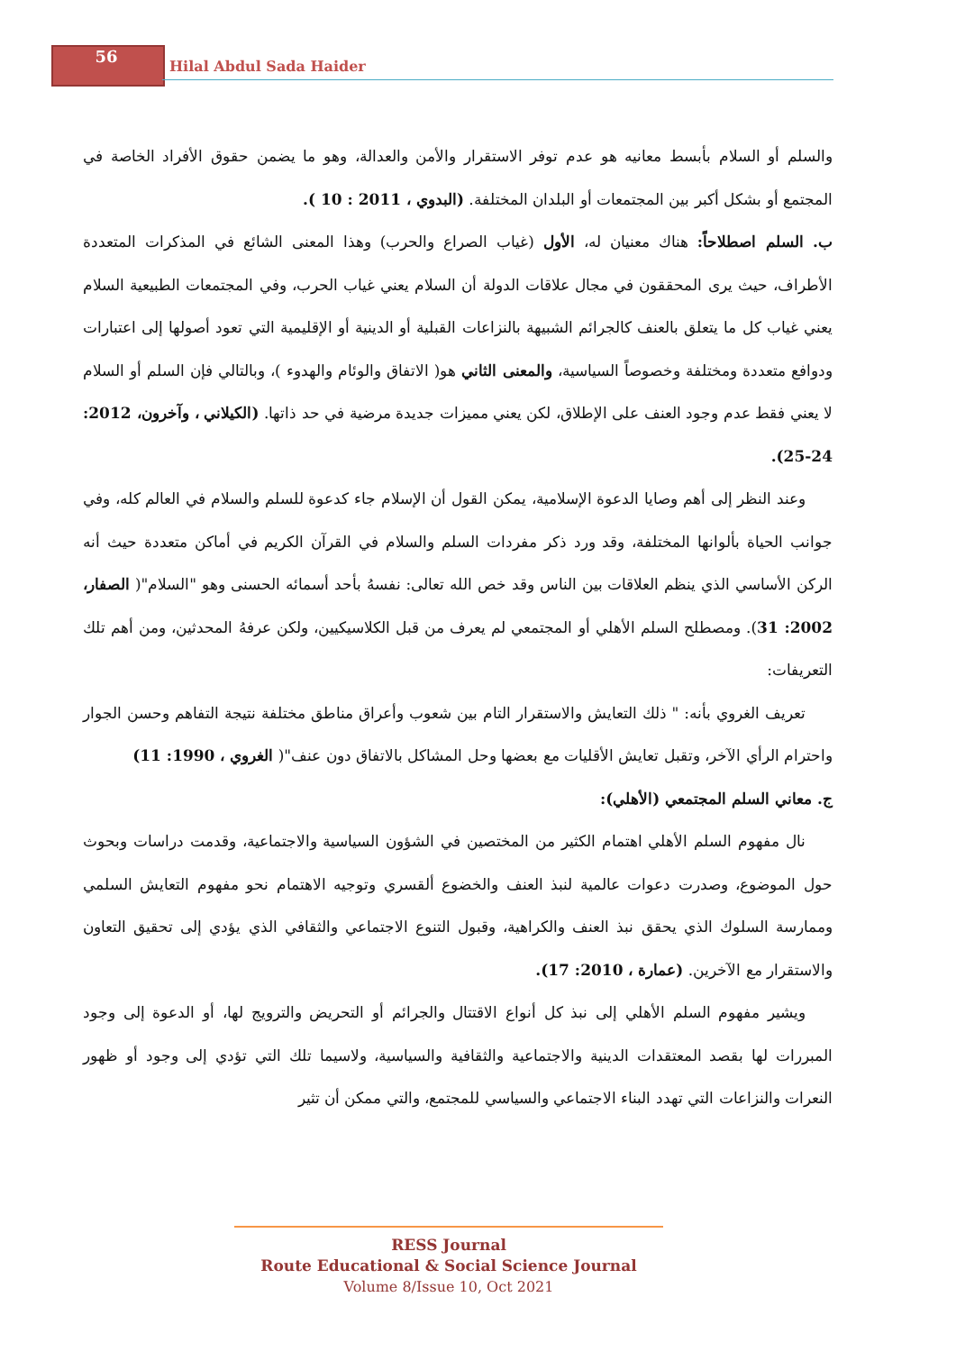56
Hilal Abdul Sada Haider
والسلم أو السلام بأبسط معانيه هو عدم توفر الاستقرار والأمن والعدالة، وهو ما يضمن حقوق الأفراد الخاصة في المجتمع أو بشكل أكبر بين المجتمعات أو البلدان المختلفة. (البدوي ، 2011 : 10 ).
ب. السلم اصطلاحاً: هناك معنيان له، الأول (غياب الصراع والحرب) وهذا المعنى الشائع في المذكرات المتعددة الأطراف، حيث يرى المحققون في مجال علاقات الدولة أن السلام يعني غياب الحرب، وفي المجتمعات الطبيعية السلام يعني غياب كل ما يتعلق بالعنف كالجرائم الشبيهة بالنزاعات القبلية أو الدينية أو الإقليمية التي تعود أصولها إلى اعتبارات ودوافع متعددة ومختلفة وخصوصاً السياسية، والمعنى الثاني هو( الاتفاق والوئام والهدوء )، وبالتالي فإن السلم أو السلام لا يعني فقط عدم وجود العنف على الإطلاق، لكن يعني مميزات جديدة مرضية في حد ذاتها. (الكيلاني ، وآخرون، 2012: 24-25).
وعند النظر إلى أهم وصايا الدعوة الإسلامية، يمكن القول أن الإسلام جاء كدعوة للسلم والسلام في العالم كله، وفي جوانب الحياة بألوانها المختلفة، وقد ورد ذكر مفردات السلم والسلام في القرآن الكريم في أماكن متعددة حيث أنه الركن الأساسي الذي ينظم العلاقات بين الناس وقد خص الله تعالى: نفسهُ بأحد أسمائه الحسنى وهو "السلام"( الصفار، 2002: 31). ومصطلح السلم الأهلي أو المجتمعي لم يعرف من قبل الكلاسيكيين، ولكن عرفهُ المحدثين، ومن أهم تلك التعريفات:
تعريف الغروي بأنه: " ذلك التعايش والاستقرار التام بين شعوب وأعراق مناطق مختلفة نتيجة التفاهم وحسن الجوار واحترام الرأي الآخر، وتقبل تعايش الأقليات مع بعضها وحل المشاكل بالاتفاق دون عنف"( الغروي ، 1990: 11)
ج. معاني السلم المجتمعي (الأهلي):
نال مفهوم السلم الأهلي اهتمام الكثير من المختصين في الشؤون السياسية والاجتماعية، وقدمت دراسات وبحوث حول الموضوع، وصدرت دعوات عالمية لنبذ العنف والخضوع ألقسري وتوجيه الاهتمام نحو مفهوم التعايش السلمي وممارسة السلوك الذي يحقق نبذ العنف والكراهية، وقبول التنوع الاجتماعي والثقافي الذي يؤدي إلى تحقيق التعاون والاستقرار مع الآخرين. (عمارة ، 2010: 17).
ويشير مفهوم السلم الأهلي إلى نبذ كل أنواع الاقتتال والجرائم أو التحريض والترويج لها، أو الدعوة إلى وجود المبررات لها بقصد المعتقدات الدينية والاجتماعية والثقافية والسياسية، ولاسيما تلك التي تؤدي إلى وجود أو ظهور النعرات والنزاعات التي تهدد البناء الاجتماعي والسياسي للمجتمع، والتي ممكن أن تثير
RESS Journal
Route Educational & Social Science Journal
Volume 8/Issue 10, Oct 2021